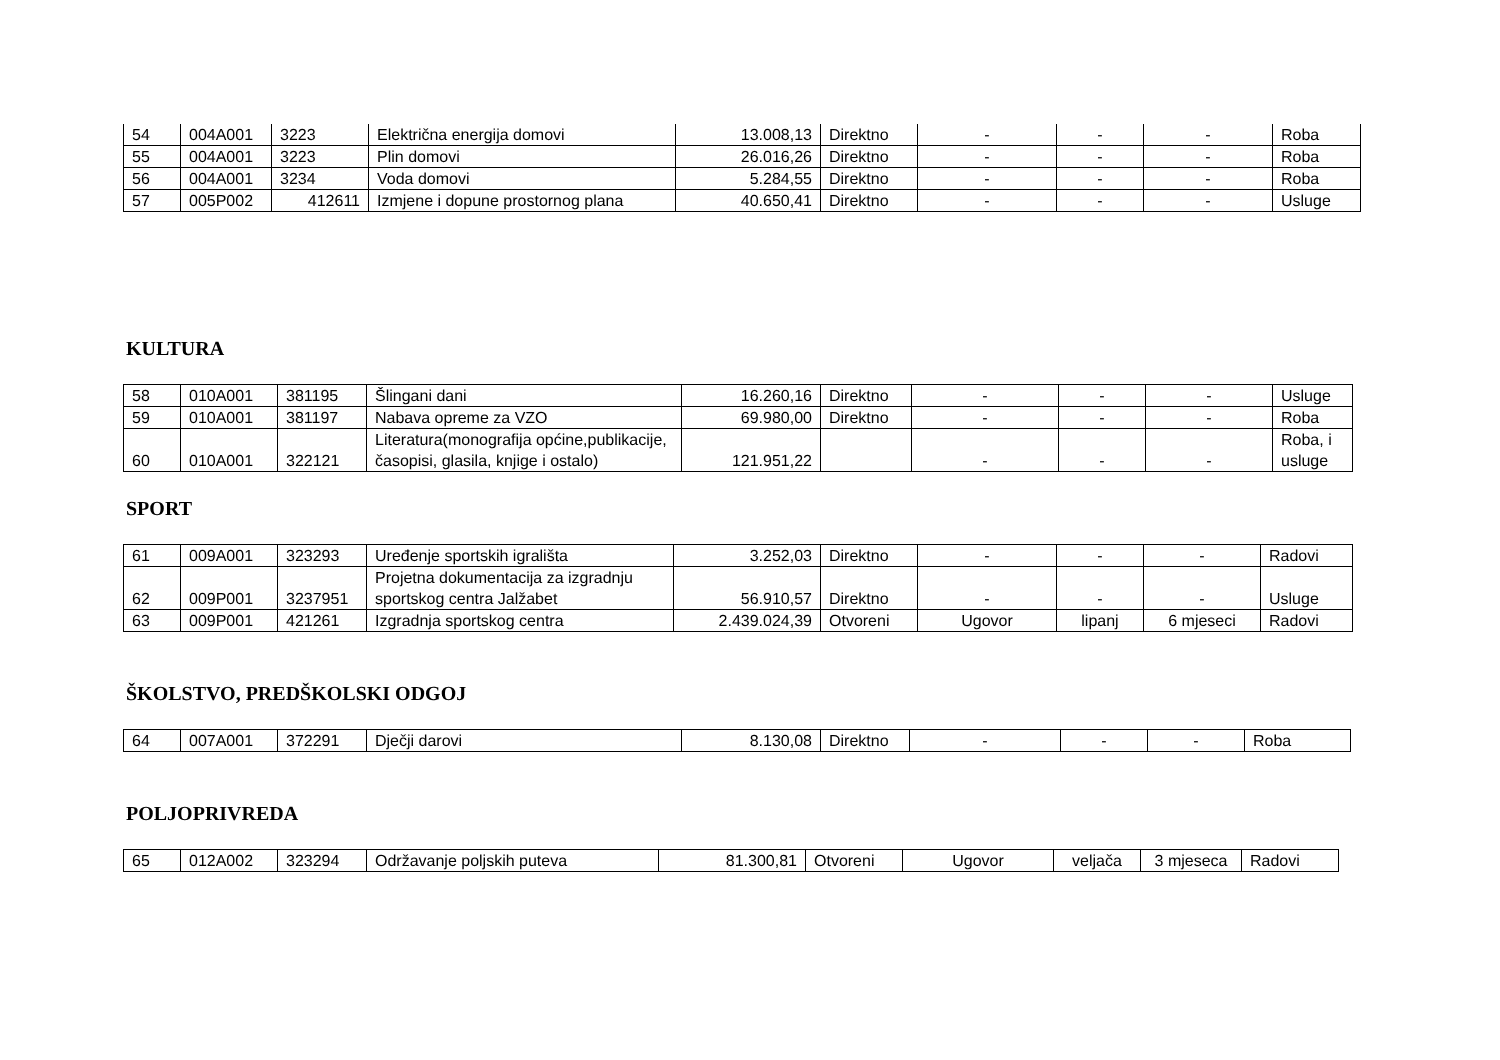| 54 | 004A001 | 3223 | Električna energija domovi | 13.008,13 | Direktno | - | - | - | Roba |
| 55 | 004A001 | 3223 | Plin domovi | 26.016,26 | Direktno | - | - | - | Roba |
| 56 | 004A001 | 3234 | Voda domovi | 5.284,55 | Direktno | - | - | - | Roba |
| 57 | 005P002 | 412611 | Izmjene i dopune prostornog plana | 40.650,41 | Direktno | - | - | - | Usluge |
KULTURA
| 58 | 010A001 | 381195 | Šlingani dani | 16.260,16 | Direktno | - | - | - | Usluge |
| 59 | 010A001 | 381197 | Nabava opreme za VZO | 69.980,00 | Direktno | - | - | - | Roba |
| 60 | 010A001 | 322121 | Literatura(monografija općine,publikacije, časopisi, glasila, knjige i ostalo) | 121.951,22 | | - | - | - | Roba, i usluge |
SPORT
| 61 | 009A001 | 323293 | Uređenje sportskih igrališta | 3.252,03 | Direktno | - | - | - | Radovi |
| 62 | 009P001 | 3237951 | Projetna dokumentacija za izgradnju sportskog centra Jalžabet | 56.910,57 | Direktno | - | - | - | Usluge |
| 63 | 009P001 | 421261 | Izgradnja sportskog centra | 2.439.024,39 | Otvoreni | Ugovor | lipanj | 6 mjeseci | Radovi |
ŠKOLSTVO, PREDŠKOLSKI ODGOJ
| 64 | 007A001 | 372291 | Dječji darovi | 8.130,08 | Direktno | - | - | - | Roba |
POLJOPRIVREDA
| 65 | 012A002 | 323294 | Održavanje poljskih puteva | 81.300,81 | Otvoreni | Ugovor | veljača | 3 mjeseca | Radovi |